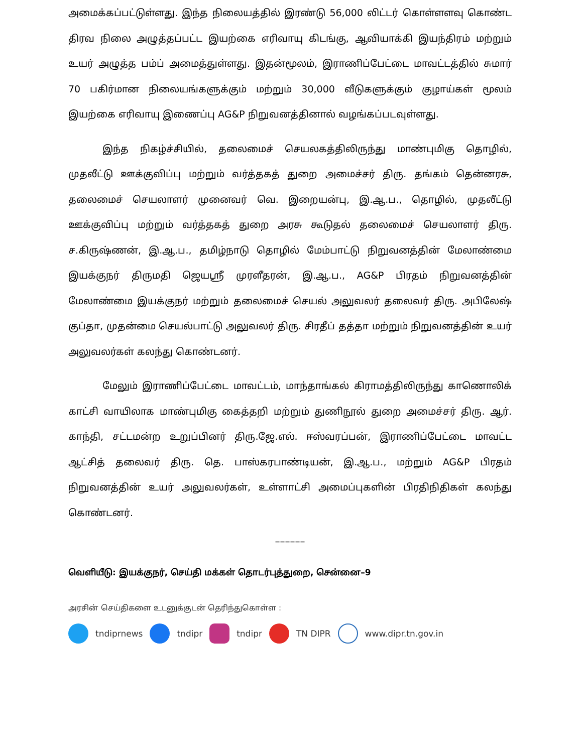அமைக்கப்பட்டுள்ளது. இந்த நிலையத்தில் இரண்டு 56,000 லிட்டர் கொள்ளளவு கொண்ட திரவ நிலை அழுத்தப்பட்ட இயற்கை எரிவாயு கிடங்கு, ஆவியாக்கி இயந்திரம் மற்றும் உயர் அழுத்த பம்ப் அமைத்துள்ளது. இதன்மூலம், இராணிப்பேட்டை மாவட்டத்தில் சுமார் 70 பகிர்மான நிலையங்களுக்கும் மற்றும் 30,000 வீடுகளுக்கும் குழாய்கள் மூலம் இயற்கை எரிவாயு இணைப்பு AG&P நிறுவனத்தினால் வழங்கப்படவுள்ளது.
இந்த நிகழ்ச்சியில், தலைமைச் செயலகத்திலிருந்து மாண்புமிகு தொழில், முதலீட்டு ஊக்குவிப்பு மற்றும் வர்த்தகத் துறை அமைச்சர் திரு. தங்கம் தென்னரசு, தலைமைச் செயலாளர் முனைவர் வெ. இறையன்பு, இ.ஆ.ப., தொழில், முதலீட்டு ஊக்குவிப்பு மற்றும் வர்த்தகத் துறை அரசு கூடுதல் தலைமைச் செயலாளர் திரு. ச.கிருஷ்ணன், இ.ஆ.ப., தமிழ்நாடு தொழில் மேம்பாட்டு நிறுவனத்தின் மேலாண்மை இயக்குநர் திருமதி ஜெயஸ்ரீ முரளீதரன், இ.ஆ.ப., AG&P பிரதம் நிறுவனத்தின் மேலாண்மை இயக்குநர் மற்றும் தலைமைச் செயல் அலுவலர் தலைவர் திரு. அபிலேஷ் குப்தா, முதன்மை செயல்பாட்டு அலுவலர் திரு. சிரதீப் தத்தா மற்றும் நிறுவனத்தின் உயர் அலுவலர்கள் கலந்து கொண்டனர்.
மேலும் இராணிப்பேட்டை மாவட்டம், மாந்தாங்கல் கிராமத்திலிருந்து காணொலிக் காட்சி வாயிலாக மாண்புமிகு கைத்தறி மற்றும் துணிநூல் துறை அமைச்சர் திரு. ஆர். காந்தி, சட்டமன்ற உறுப்பினர் திரு.ஜே.எல். ஈஸ்வரப்பன், இராணிப்பேட்டை மாவட்ட ஆட்சித் தலைவர் திரு. தெ. பாஸ்கரபாண்டியன், இ.ஆ.ப., மற்றும் AG&P பிரதம் நிறுவனத்தின் உயர் அலுவலர்கள், உள்ளாட்சி அமைப்புகளின் பிரதிநிதிகள் கலந்து கொண்டனர்.
––––––
வெளியீடு: இயக்குநர், செய்தி மக்கள் தொடர்புத்துறை, சென்னை–9
அரசின் செய்திகளை உடனுக்குடன் தெரிந்துகொள்ள :
tndiprnews tndipr tndipr TN DIPR www.dipr.tn.gov.in